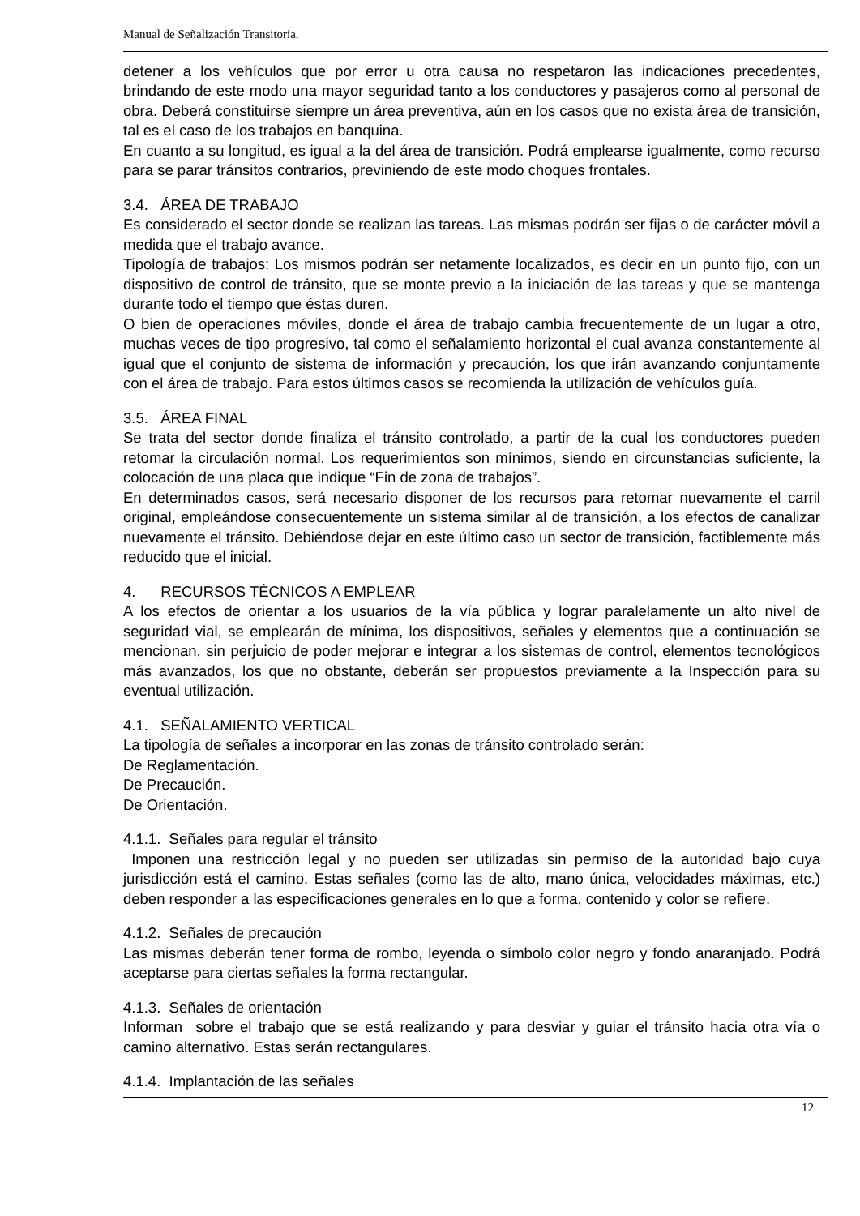Manual de Señalización Transitoria.
detener a los vehículos que por error u otra causa no respetaron las indicaciones precedentes, brindando de este modo una mayor seguridad tanto a los conductores y pasajeros como al personal de obra. Deberá constituirse siempre un área preventiva, aún en los casos que no exista área de transición, tal es el caso de los trabajos en banquina.
En cuanto a su longitud, es igual a la del área de transición. Podrá emplearse igualmente, como recurso para se parar tránsitos contrarios, previniendo de este modo choques frontales.
3.4. ÁREA DE TRABAJO
Es considerado el sector donde se realizan las tareas. Las mismas podrán ser fijas o de carácter móvil a medida que el trabajo avance.
Tipología de trabajos: Los mismos podrán ser netamente localizados, es decir en un punto fijo, con un dispositivo de control de tránsito, que se monte previo a la iniciación de las tareas y que se mantenga durante todo el tiempo que éstas duren.
O bien de operaciones móviles, donde el área de trabajo cambia frecuentemente de un lugar a otro, muchas veces de tipo progresivo, tal como el señalamiento horizontal el cual avanza constantemente al igual que el conjunto de sistema de información y precaución, los que irán avanzando conjuntamente con el área de trabajo. Para estos últimos casos se recomienda la utilización de vehículos guía.
3.5. ÁREA FINAL
Se trata del sector donde finaliza el tránsito controlado, a partir de la cual los conductores pueden retomar la circulación normal. Los requerimientos son mínimos, siendo en circunstancias suficiente, la colocación de una placa que indique “Fin de zona de trabajos”.
En determinados casos, será necesario disponer de los recursos para retomar nuevamente el carril original, empleándose consecuentemente un sistema similar al de transición, a los efectos de canalizar nuevamente el tránsito. Debiéndose dejar en este último caso un sector de transición, factiblemente más reducido que el inicial.
4. RECURSOS TÉCNICOS A EMPLEAR
A los efectos de orientar a los usuarios de la vía pública y lograr paralelamente un alto nivel de seguridad vial, se emplearán de mínima, los dispositivos, señales y elementos que a continuación se mencionan, sin perjuicio de poder mejorar e integrar a los sistemas de control, elementos tecnológicos más avanzados, los que no obstante, deberán ser propuestos previamente a la Inspección para su eventual utilización.
4.1. SEÑALAMIENTO VERTICAL
La tipología de señales a incorporar en las zonas de tránsito controlado serán:
De Reglamentación.
De Precaución.
De Orientación.
4.1.1. Señales para regular el tránsito
Imponen una restricción legal y no pueden ser utilizadas sin permiso de la autoridad bajo cuya jurisdicción está el camino. Estas señales (como las de alto, mano única, velocidades máximas, etc.) deben responder a las especificaciones generales en lo que a forma, contenido y color se refiere.
4.1.2. Señales de precaución
Las mismas deberán tener forma de rombo, leyenda o símbolo color negro y fondo anaranjado. Podrá aceptarse para ciertas señales la forma rectangular.
4.1.3. Señales de orientación
Informan sobre el trabajo que se está realizando y para desviar y guiar el tránsito hacia otra vía o camino alternativo. Estas serán rectangulares.
4.1.4. Implantación de las señales
12